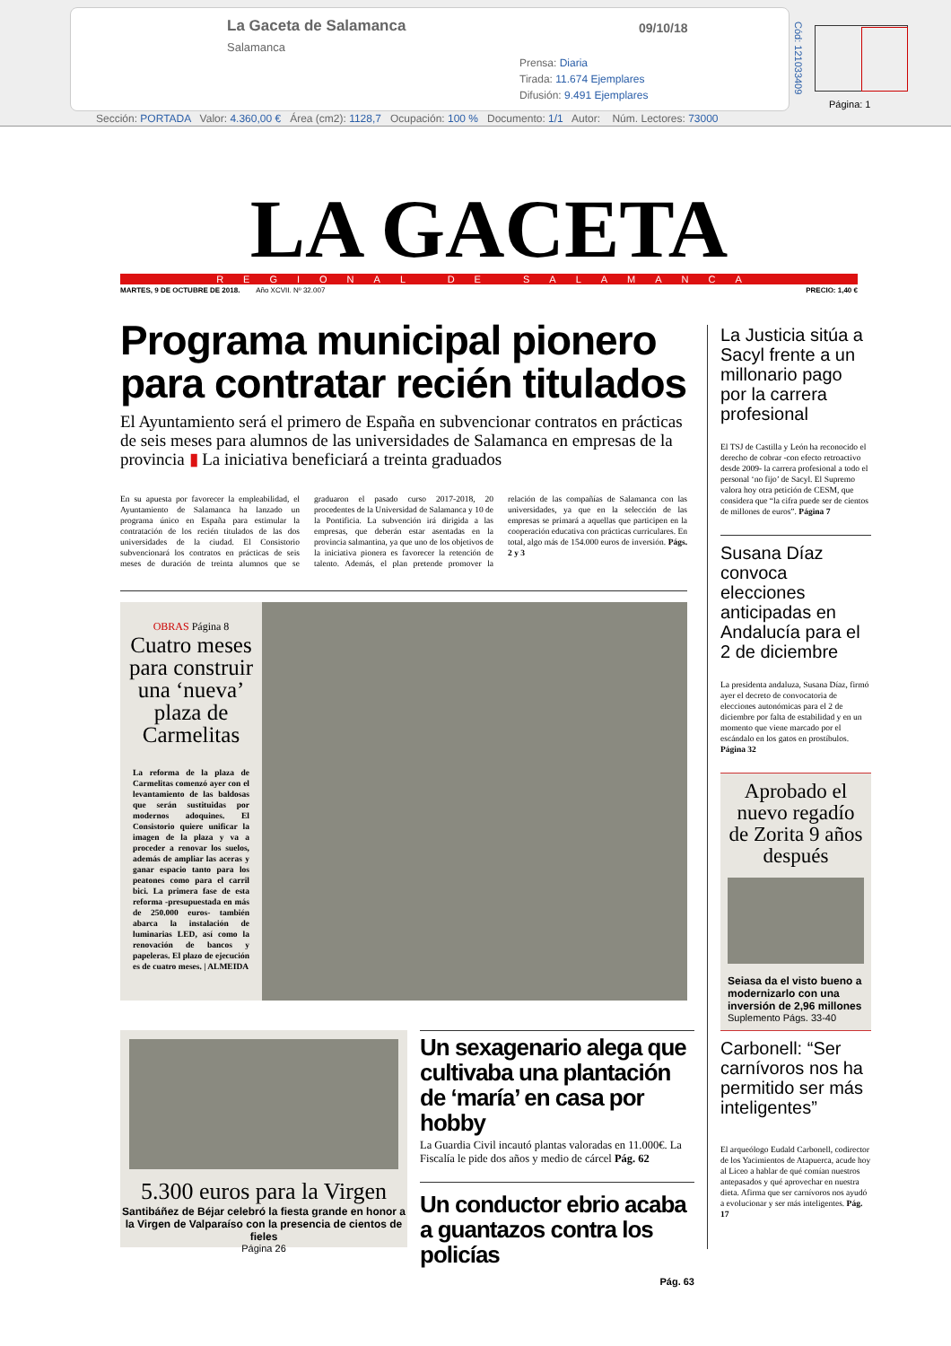La Gaceta de Salamanca
Salamanca
09/10/18
Prensa: Diaria
Tirada: 11.674 Ejemplares
Difusión: 9.491 Ejemplares
Cód: 121033409
Página: 1
Sección: PORTADA Valor: 4.360,00 € Área (cm2): 1128,7 Ocupación: 100 % Documento: 1/1 Autor: Núm. Lectores: 73000
LA GACETA
REGIONAL DE SALAMANCA
MARTES, 9 DE OCTUBRE DE 2018. Año XCVII. Nº 32.007 PRECIO: 1,40 €
Programa municipal pionero para contratar recién titulados
El Ayuntamiento será el primero de España en subvencionar contratos en prácticas de seis meses para alumnos de las universidades de Salamanca en empresas de la provincia ▮ La iniciativa beneficiará a treinta graduados
En su apuesta por favorecer la empleabilidad, el Ayuntamiento de Salamanca ha lanzado un programa único en España para estimular la contratación de los recién titulados de las dos universidades de la ciudad. El Consistorio subvencionará los contratos en prácticas de seis meses de duración de treinta alumnos que se graduaron el pasado curso 2017-2018, 20 procedentes de la Universidad de Salamanca y 10 de la Pontificia. La subvención irá dirigida a las empresas, que deberán estar asentadas en la provincia salmantina, ya que uno de los objetivos de la iniciativa pionera es favorecer la retención de talento. Además, el plan pretende promover la relación de las compañías de Salamanca con las universidades, ya que en la selección de las empresas se primará a aquellas que participen en la cooperación educativa con prácticas curriculares. En total, algo más de 154.000 euros de inversión. Págs. 2 y 3
OBRAS Página 8
Cuatro meses para construir una ‘nueva’ plaza de Carmelitas
La reforma de la plaza de Carmelitas comenzó ayer con el levantamiento de las baldosas que serán sustituidas por modernos adoquines. El Consistorio quiere unificar la imagen de la plaza y va a proceder a renovar los suelos, además de ampliar las aceras y ganar espacio tanto para los peatones como para el carril bici. La primera fase de esta reforma -presupuestada en más de 250.000 euros- también abarca la instalación de luminarias LED, así como la renovación de bancos y papeleras. El plazo de ejecución es de cuatro meses. | ALMEIDA
5.300 euros para la Virgen
Santibáñez de Béjar celebró la fiesta grande en honor a la Virgen de Valparaíso con la presencia de cientos de fieles
Página 26
Un sexagenario alega que cultivaba una plantación de ‘maría’ en casa por hobby
La Guardia Civil incautó plantas valoradas en 11.000€. La Fiscalía le pide dos años y medio de cárcel Pág. 62
Un conductor ebrio acaba a guantazos contra los policías
Pág. 63
La Justicia sitúa a Sacyl frente a un millonario pago por la carrera profesional
El TSJ de Castilla y León ha reconocido el derecho de cobrar -con efecto retroactivo desde 2009- la carrera profesional a todo el personal ‘no fijo’ de Sacyl. El Supremo valora hoy otra petición de CESM, que considera que “la cifra puede ser de cientos de millones de euros”. Página 7
Susana Díaz convoca elecciones anticipadas en Andalucía para el 2 de diciembre
La presidenta andaluza, Susana Díaz, firmó ayer el decreto de convocatoria de elecciones autonómicas para el 2 de diciembre por falta de estabilidad y en un momento que viene marcado por el escándalo en los gatos en prostíbulos. Página 32
Aprobado el nuevo regadío de Zorita 9 años después
Seiasa da el visto bueno a modernizarlo con una inversión de 2,96 millones
Suplemento Págs. 33-40
Carbonell: “Ser carnívoros nos ha permitido ser más inteligentes”
El arqueólogo Eudald Carbonell, codirector de los Yacimientos de Atapuerca, acude hoy al Liceo a hablar de qué comían nuestros antepasados y qué aprovechar en nuestra dieta. Afirma que ser carnívoros nos ayudó a evolucionar y ser más inteligentes. Pág. 17